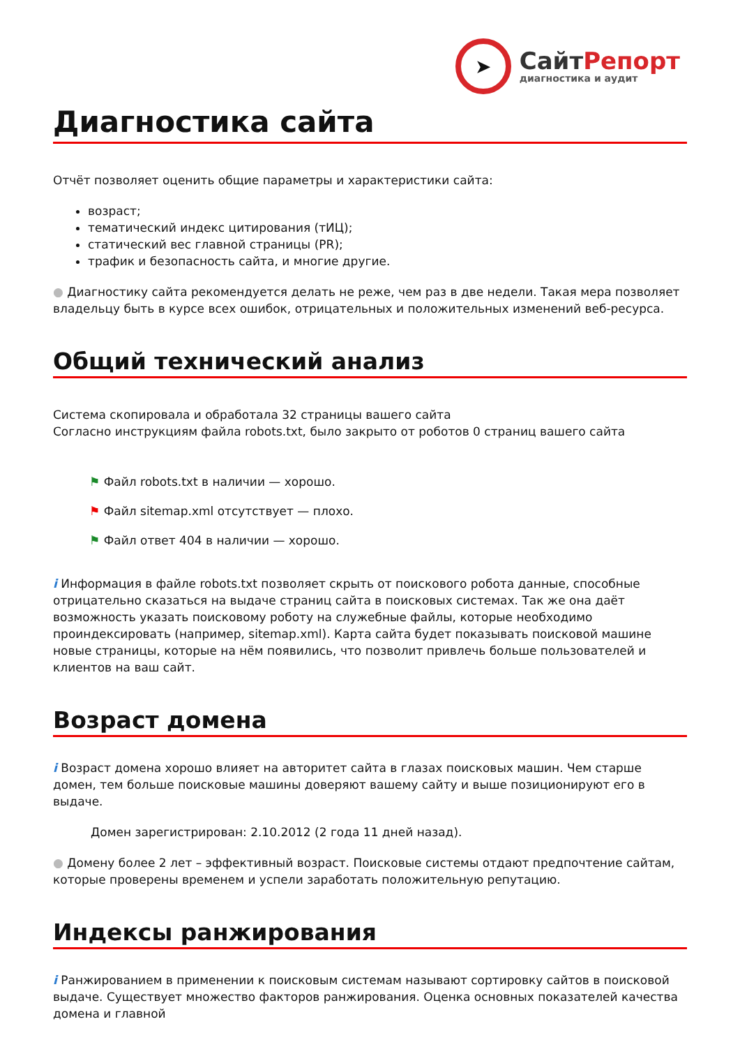➤
СайтРепорт
диагностика и аудит
Диагностика сайта
Отчёт позволяет оценить общие параметры и характеристики сайта:
возраст;
тематический индекс цитирования (тИЦ);
статический вес главной страницы (PR);
трафик и безопасность сайта, и многие другие.
● Диагностику сайта рекомендуется делать не реже, чем раз в две недели. Такая мера позволяет владельцу быть в курсе всех ошибок, отрицательных и положительных изменений веб-ресурса.
Общий технический анализ
Система скопировала и обработала 32 страницы вашего сайта
Согласно инструкциям файла robots.txt, было закрыто от роботов 0 страниц вашего сайта
⚑ Файл robots.txt в наличии — хорошо.
⚑ Файл sitemap.xml отсутствует — плохо.
⚑ Файл ответ 404 в наличии — хорошо.
i Информация в файле robots.txt позволяет скрыть от поискового робота данные, способные отрицательно сказаться на выдаче страниц сайта в поисковых системах. Так же она даёт возможность указать поисковому роботу на служебные файлы, которые необходимо проиндексировать (например, sitemap.xml). Карта сайта будет показывать поисковой машине новые страницы, которые на нём появились, что позволит привлечь больше пользователей и клиентов на ваш сайт.
Возраст домена
i Возраст домена хорошо влияет на авторитет сайта в глазах поисковых машин. Чем старше домен, тем больше поисковые машины доверяют вашему сайту и выше позиционируют его в выдаче.
Домен зарегистрирован: 2.10.2012 (2 года 11 дней назад).
● Домену более 2 лет – эффективный возраст. Поисковые системы отдают предпочтение сайтам, которые проверены временем и успели заработать положительную репутацию.
Индексы ранжирования
i Ранжированием в применении к поисковым системам называют сортировку сайтов в поисковой выдаче. Существует множество факторов ранжирования. Оценка основных показателей качества домена и главной